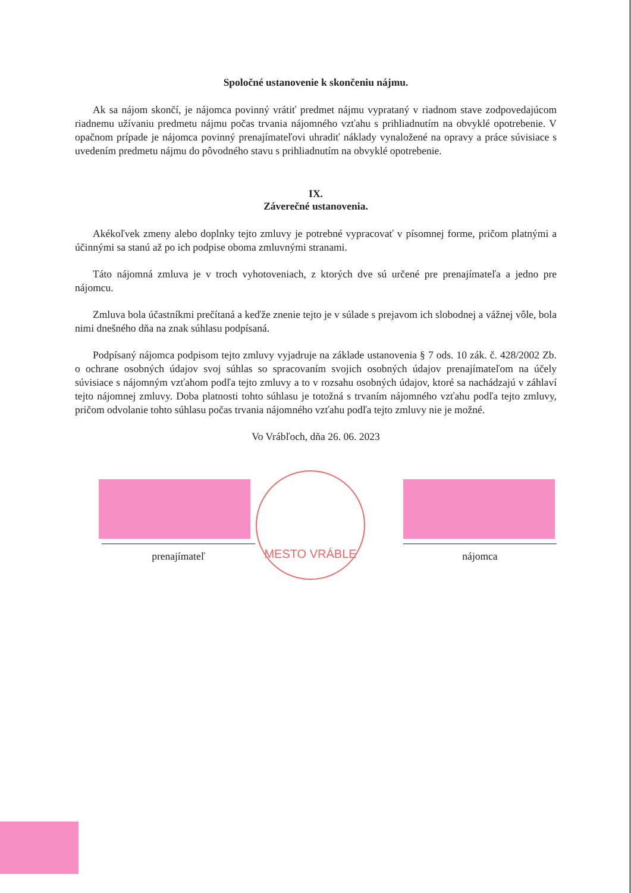Spoločné ustanovenie k skončeniu nájmu.
Ak sa nájom skončí, je nájomca povinný vrátiť predmet nájmu vyprataný v riadnom stave zodpovedajúcom riadnemu užívaniu predmetu nájmu počas trvania nájomného vzťahu s prihliadnutím na obvyklé opotrebenie. V opačnom prípade je nájomca povinný prenajímateľovi uhradiť náklady vynaložené na opravy a práce súvisiace s uvedením predmetu nájmu do pôvodného stavu s prihliadnutím na obvyklé opotrebenie.
IX.
Záverečné ustanovenia.
Akékoľvek zmeny alebo doplnky tejto zmluvy je potrebné vypracovať v písomnej forme, pričom platnými a účinnými sa stanú až po ich podpise oboma zmluvnými stranami.
Táto nájomná zmluva je v troch vyhotoveniach, z ktorých dve sú určené pre prenajímateľa a jedno pre nájomcu.
Zmluva bola účastníkmi prečítaná a keďže znenie tejto je v súlade s prejavom ich slobodnej a vážnej vôle, bola nimi dnešného dňa na znak súhlasu podpísaná.
Podpísaný nájomca podpisom tejto zmluvy vyjadruje na základe ustanovenia § 7 ods. 10 zák. č. 428/2002 Zb. o ochrane osobných údajov svoj súhlas so spracovaním svojich osobných údajov prenajímateľom na účely súvisiace s nájomným vzťahom podľa tejto zmluvy a to v rozsahu osobných údajov, ktoré sa nachádzajú v záhlaví tejto nájomnej zmluvy. Doba platnosti tohto súhlasu je totožná s trvaním nájomného vzťahu podľa tejto zmluvy, pričom odvolanie tohto súhlasu počas trvania nájomného vzťahu podľa tejto zmluvy nie je možné.
Vo Vrábľoch, dňa 26. 06. 2023
prenajímateľ nájomca
MESTO VRÁBLE